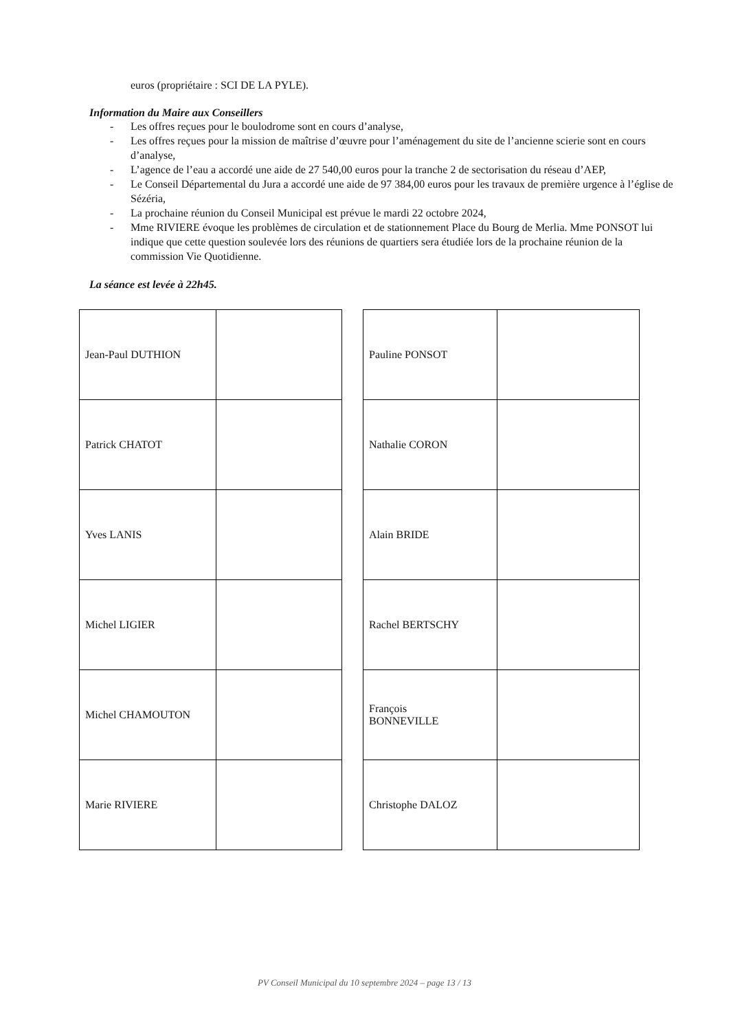euros (propriétaire : SCI DE LA PYLE).
Information du Maire aux Conseillers
- Les offres reçues pour le boulodrome sont en cours d’analyse,
- Les offres reçues pour la mission de maîtrise d’œuvre pour l’aménagement du site de l’ancienne scierie sont en cours d’analyse,
- L’agence de l’eau a accordé une aide de 27 540,00 euros pour la tranche 2 de sectorisation du réseau d’AEP,
- Le Conseil Départemental du Jura a accordé une aide de 97 384,00 euros pour les travaux de première urgence à l’église de Sézéria,
- La prochaine réunion du Conseil Municipal est prévue le mardi 22 octobre 2024,
- Mme RIVIERE évoque les problèmes de circulation et de stationnement Place du Bourg de Merlia. Mme PONSOT lui indique que cette question soulevée lors des réunions de quartiers sera étudiée lors de la prochaine réunion de la commission Vie Quotidienne.
La séance est levée à 22h45.
| Jean-Paul DUTHION | |
| Patrick CHATOT | |
| Yves LANIS | |
| Michel LIGIER | |
| Michel CHAMOUTON | |
| Marie RIVIERE | |
| Pauline PONSOT | |
| Nathalie CORON | |
| Alain BRIDE | |
| Rachel BERTSCHY | |
| François BONNEVILLE | |
| Christophe DALOZ | |
PV Conseil Municipal du 10 septembre 2024 – page 13 / 13